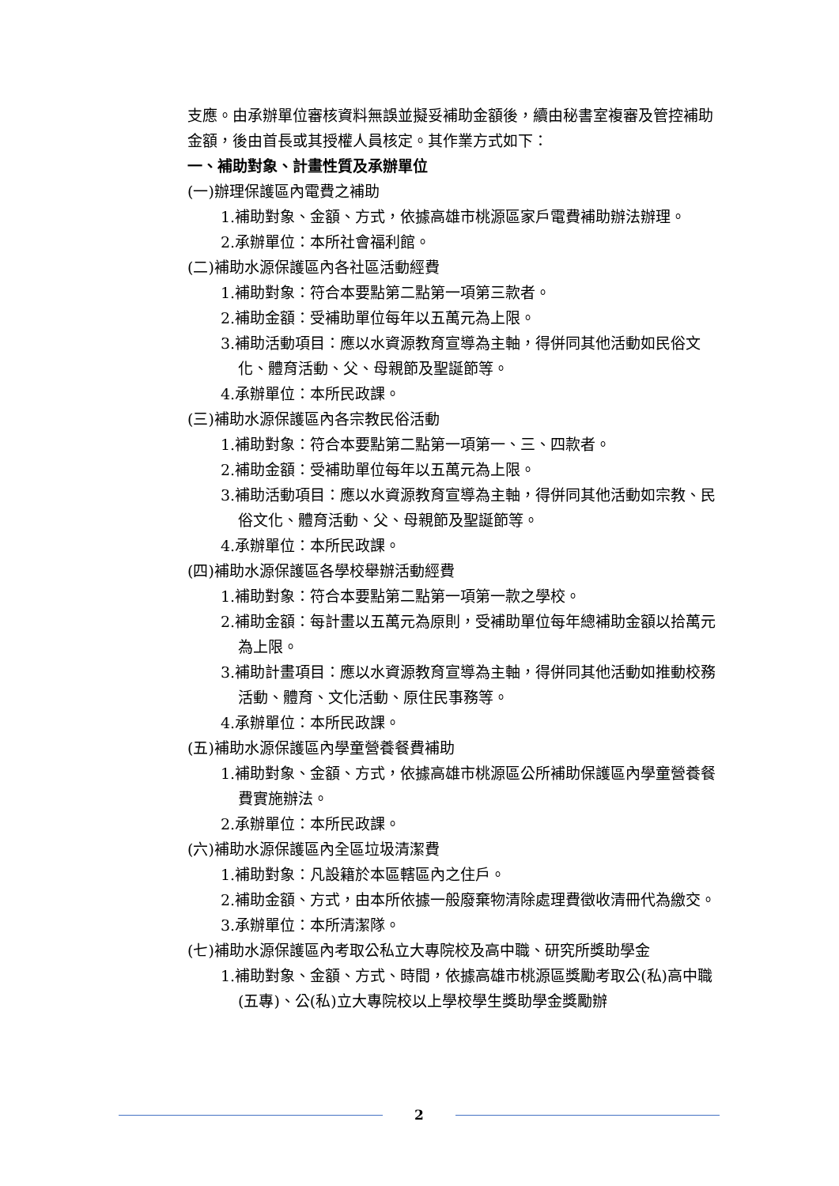支應。由承辦單位審核資料無誤並擬妥補助金額後，續由秘書室複審及管控補助金額，後由首長或其授權人員核定。其作業方式如下：
一、補助對象、計畫性質及承辦單位
(一)辦理保護區內電費之補助
1.補助對象、金額、方式，依據高雄市桃源區家戶電費補助辦法辦理。
2.承辦單位：本所社會福利館。
(二)補助水源保護區內各社區活動經費
1.補助對象：符合本要點第二點第一項第三款者。
2.補助金額：受補助單位每年以五萬元為上限。
3.補助活動項目：應以水資源教育宣導為主軸，得併同其他活動如民俗文化、體育活動、父、母親節及聖誕節等。
4.承辦單位：本所民政課。
(三)補助水源保護區內各宗教民俗活動
1.補助對象：符合本要點第二點第一項第一、三、四款者。
2.補助金額：受補助單位每年以五萬元為上限。
3.補助活動項目：應以水資源教育宣導為主軸，得併同其他活動如宗教、民俗文化、體育活動、父、母親節及聖誕節等。
4.承辦單位：本所民政課。
(四)補助水源保護區各學校舉辦活動經費
1.補助對象：符合本要點第二點第一項第一款之學校。
2.補助金額：每計畫以五萬元為原則，受補助單位每年總補助金額以拾萬元為上限。
3.補助計畫項目：應以水資源教育宣導為主軸，得併同其他活動如推動校務活動、體育、文化活動、原住民事務等。
4.承辦單位：本所民政課。
(五)補助水源保護區內學童營養餐費補助
1.補助對象、金額、方式，依據高雄市桃源區公所補助保護區內學童營養餐費實施辦法。
2.承辦單位：本所民政課。
(六)補助水源保護區內全區垃圾清潔費
1.補助對象：凡設籍於本區轄區內之住戶。
2.補助金額、方式，由本所依據一般廢棄物清除處理費徵收清冊代為繳交。
3.承辦單位：本所清潔隊。
(七)補助水源保護區內考取公私立大專院校及高中職、研究所獎助學金
1.補助對象、金額、方式、時間，依據高雄市桃源區獎勵考取公(私)高中職(五專)、公(私)立大專院校以上學校學生獎助學金獎勵辦
2